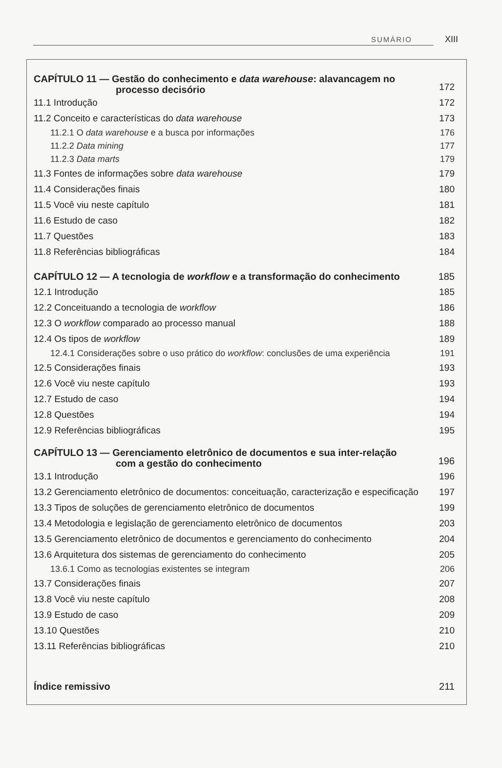SUMÁRIO XIII
CAPÍTULO 11 — Gestão do conhecimento e data warehouse: alavancagem no
processo decisório 172
11.1 Introdução 172
11.2 Conceito e características do data warehouse 173
11.2.1 O data warehouse e a busca por informações 176
11.2.2 Data mining 177
11.2.3 Data marts 179
11.3 Fontes de informações sobre data warehouse 179
11.4 Considerações finais 180
11.5 Você viu neste capítulo 181
11.6 Estudo de caso 182
11.7 Questões 183
11.8 Referências bibliográficas 184
CAPÍTULO 12 — A tecnologia de workflow e a transformação do conhecimento 185
12.1 Introdução 185
12.2 Conceituando a tecnologia de workflow 186
12.3 O workflow comparado ao processo manual 188
12.4 Os tipos de workflow 189
12.4.1 Considerações sobre o uso prático do workflow: conclusões de uma experiência 191
12.5 Considerações finais 193
12.6 Você viu neste capítulo 193
12.7 Estudo de caso 194
12.8 Questões 194
12.9 Referências bibliográficas 195
CAPÍTULO 13 — Gerenciamento eletrônico de documentos e sua inter-relação
com a gestão do conhecimento 196
13.1 Introdução 196
13.2 Gerenciamento eletrônico de documentos: conceituação, caracterização e especificação 197
13.3 Tipos de soluções de gerenciamento eletrônico de documentos 199
13.4 Metodologia e legislação de gerenciamento eletrônico de documentos 203
13.5 Gerenciamento eletrônico de documentos e gerenciamento do conhecimento 204
13.6 Arquitetura dos sistemas de gerenciamento do conhecimento 205
13.6.1 Como as tecnologias existentes se integram 206
13.7 Considerações finais 207
13.8 Você viu neste capítulo 208
13.9 Estudo de caso 209
13.10 Questões 210
13.11 Referências bibliográficas 210
Índice remissivo 211